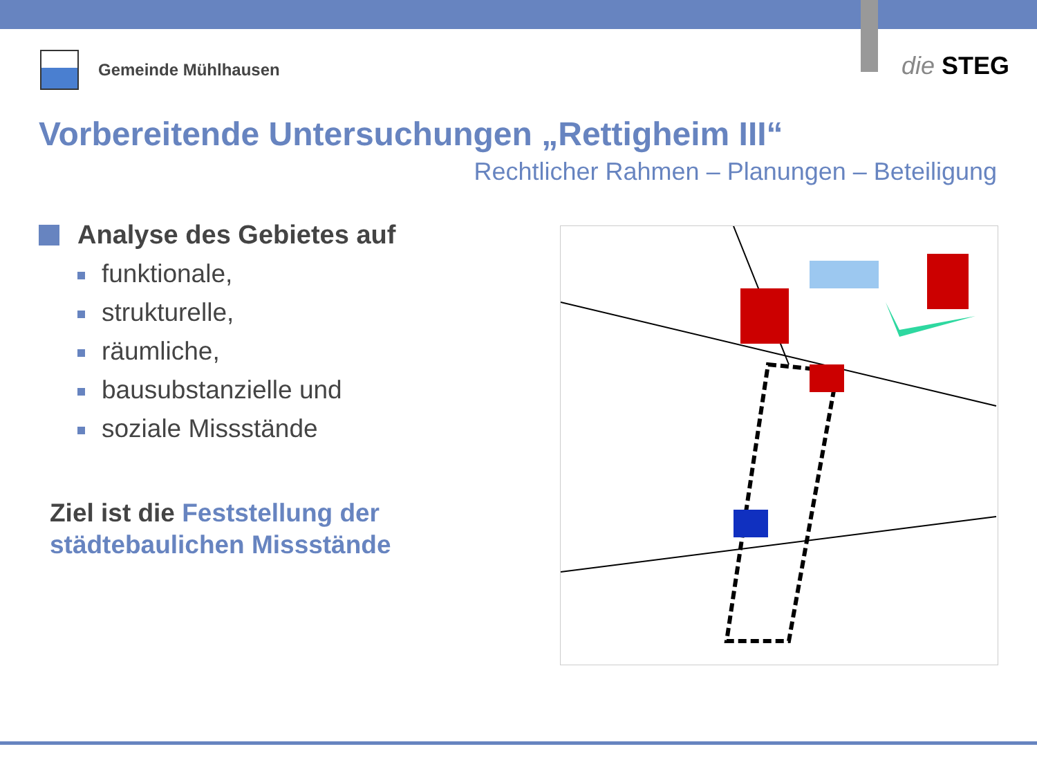Gemeinde Mühlhausen
die STEG
Vorbereitende Untersuchungen „Rettigheim III“
Rechtlicher Rahmen – Planungen – Beteiligung
Analyse des Gebietes auf
funktionale,
strukturelle,
räumliche,
bausubstanzielle und
soziale Missstände
Ziel ist die Feststellung der städtebaulichen Missstände